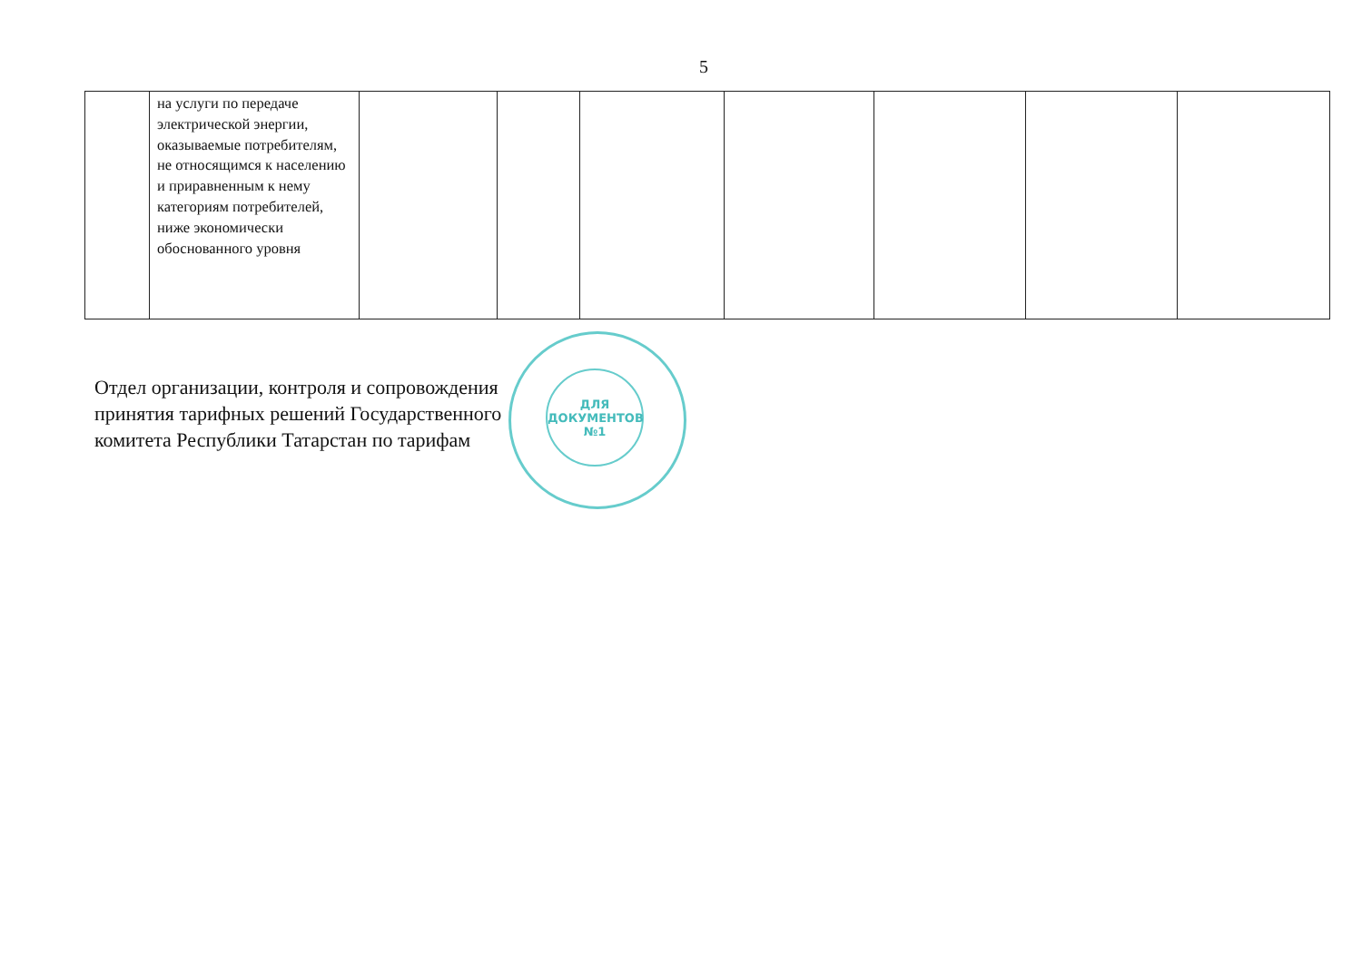5
| | на услуги по передаче электрической энергии, оказываемые потребителям, не относящимся к населению и приравненным к нему категориям потребителей, ниже экономически обоснованного уровня | | | | | | | |
Отдел организации, контроля и сопровождения
принятия тарифных решений Государственного
комитета Республики Татарстан по тарифам
ДЛЯ
ДОКУМЕНТОВ
№1